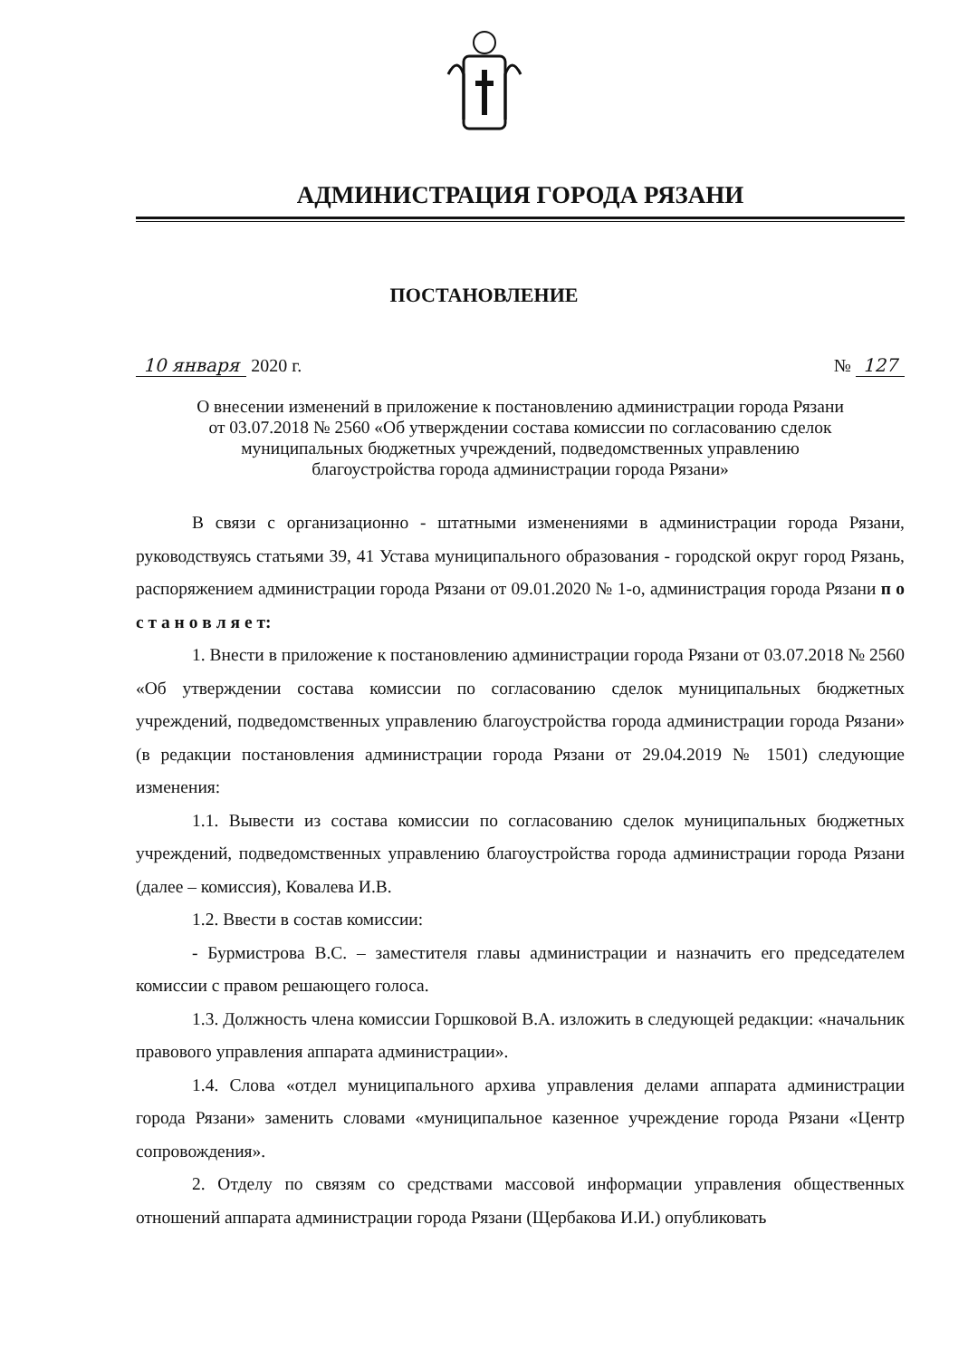АДМИНИСТРАЦИЯ ГОРОДА РЯЗАНИ
ПОСТАНОВЛЕНИЕ
10 января 2020 г. № 127
О внесении изменений в приложение к постановлению администрации города Рязани
от 03.07.2018 № 2560 «Об утверждении состава комиссии по согласованию сделок
муниципальных бюджетных учреждений, подведомственных управлению
благоустройства города администрации города Рязани»
В связи с организационно - штатными изменениями в администрации города Рязани, руководствуясь статьями 39, 41 Устава муниципального образования - городской округ город Рязань, распоряжением администрации города Рязани от 09.01.2020 № 1-о, администрация города Рязани п о с т а н о в л я е т:
1. Внести в приложение к постановлению администрации города Рязани от 03.07.2018 № 2560 «Об утверждении состава комиссии по согласованию сделок муниципальных бюджетных учреждений, подведомственных управлению благоустройства города администрации города Рязани» (в редакции постановления администрации города Рязани от 29.04.2019 № 1501) следующие изменения:
1.1. Вывести из состава комиссии по согласованию сделок муниципальных бюджетных учреждений, подведомственных управлению благоустройства города администрации города Рязани (далее – комиссия), Ковалева И.В.
1.2. Ввести в состав комиссии:
- Бурмистрова В.С. – заместителя главы администрации и назначить его председателем комиссии с правом решающего голоса.
1.3. Должность члена комиссии Горшковой В.А. изложить в следующей редакции: «начальник правового управления аппарата администрации».
1.4. Слова «отдел муниципального архива управления делами аппарата администрации города Рязани» заменить словами «муниципальное казенное учреждение города Рязани «Центр сопровождения».
2. Отделу по связям со средствами массовой информации управления общественных отношений аппарата администрации города Рязани (Щербакова И.И.) опубликовать